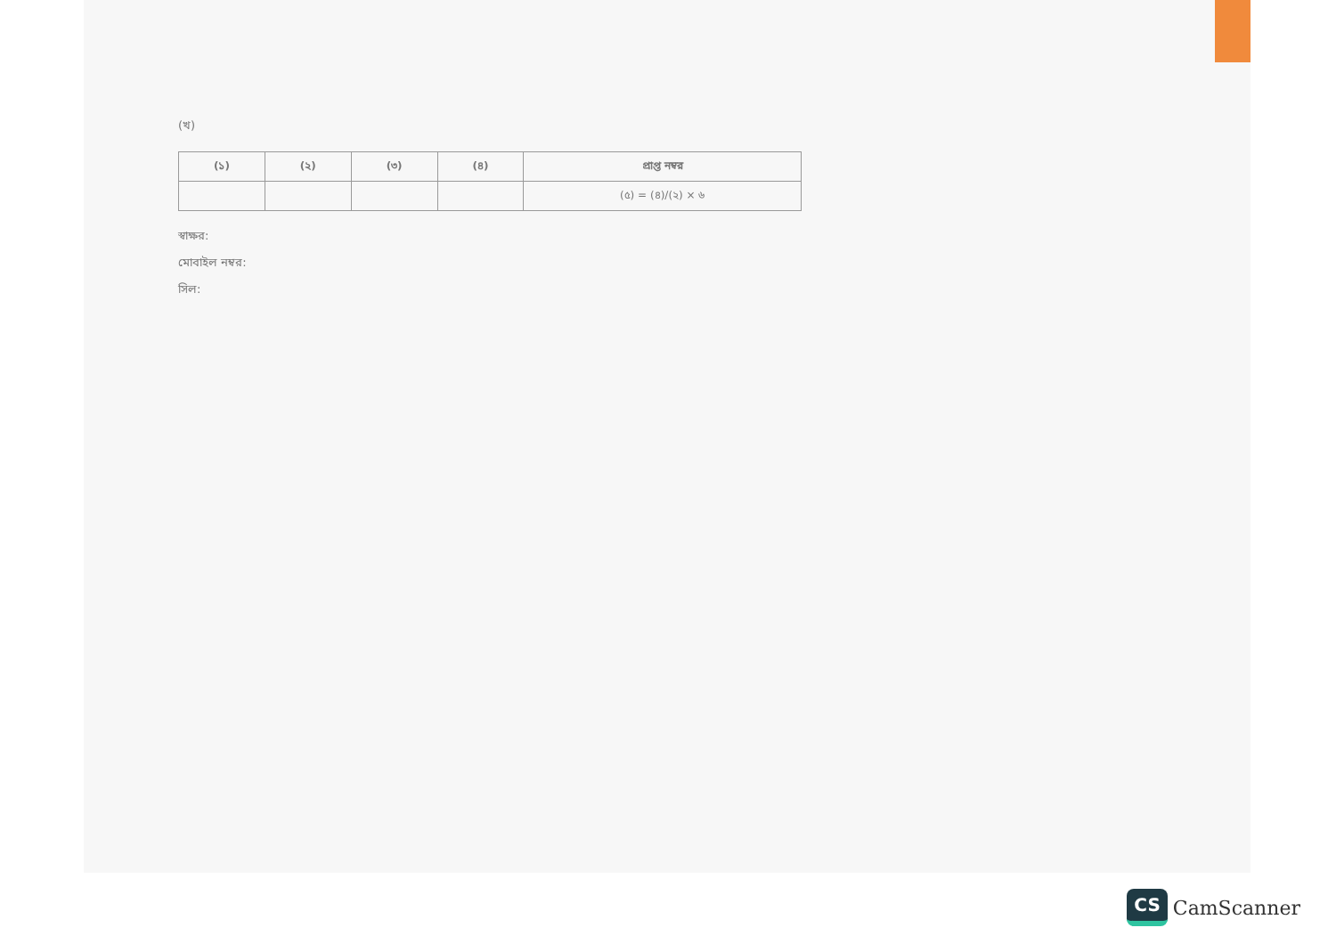(খ)
| (১) | (২) | (৩) | (৪) | প্রাপ্ত নম্বর |
| --- | --- | --- | --- | --- |
| | | | | (৫) = (৪)/(২) × ৬ |
স্বাক্ষর:
মোবাইল নম্বর:
সিল:
CS CamScanner